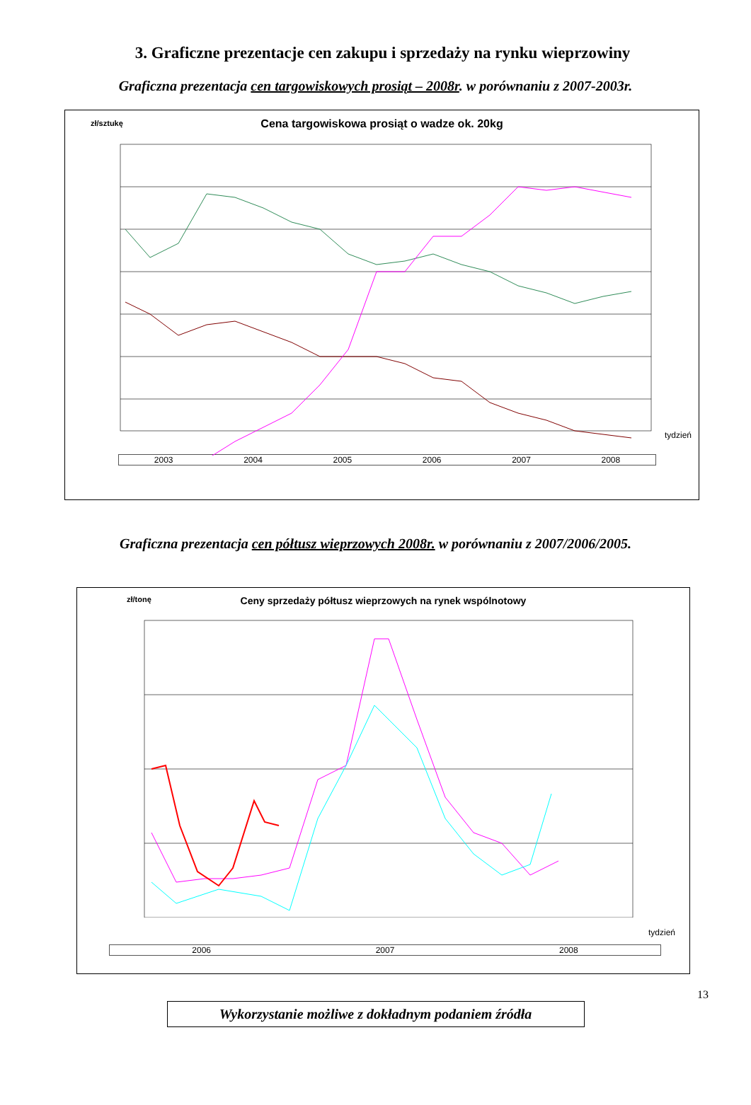3. Graficzne prezentacje cen zakupu i sprzedaży na rynku wieprzowiny
Graficzna prezentacja cen targowiskowych prosiąt – 2008r. w porównaniu z 2007-2003r.
zł/sztukę
Cena targowiskowa prosiąt o wadze ok. 20kg
tydzień
2003 2004 2005 2006 2007 2008
Graficzna prezentacja cen półtusz wieprzowych 2008r. w porównaniu z 2007/2006/2005.
zł/tonę
Ceny sprzedaży półtusz wieprzowych na rynek wspólnotowy
tydzień
2006 2007 2008
13
Wykorzystanie możliwe z dokładnym podaniem źródła